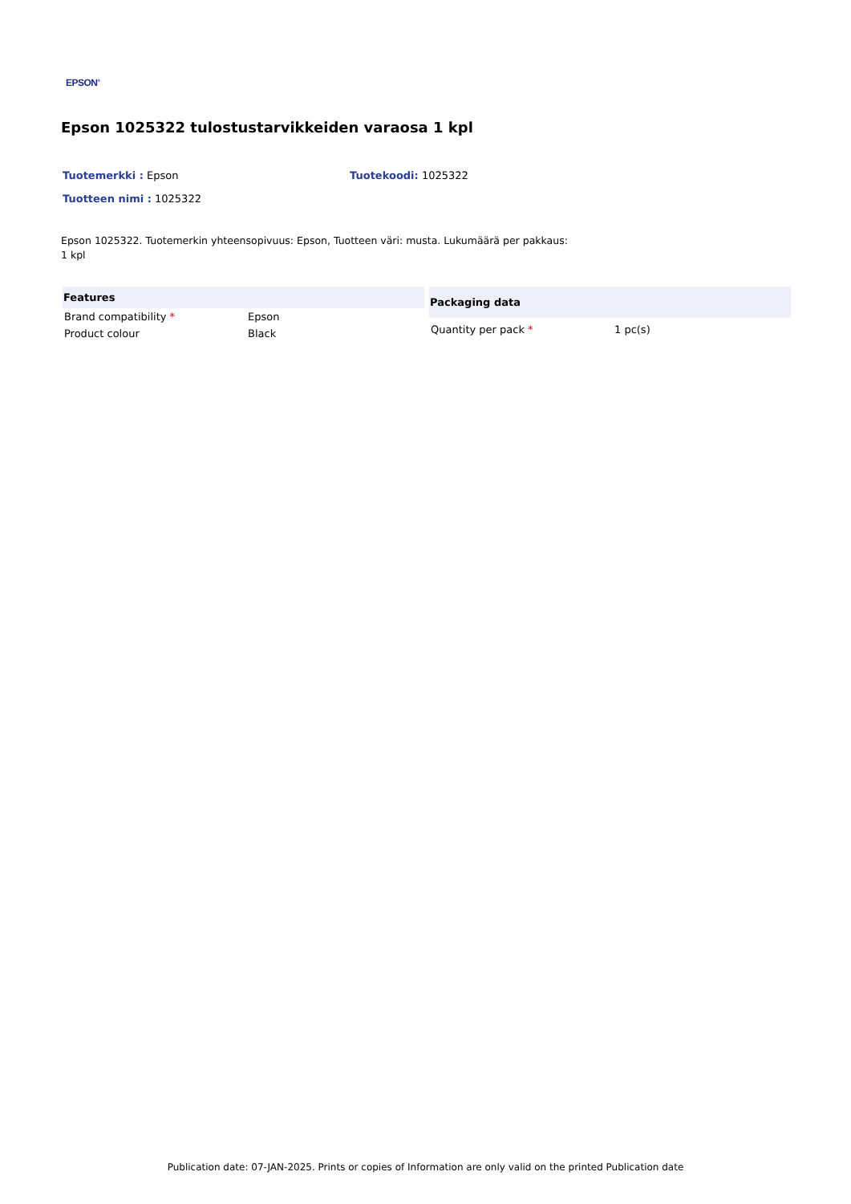EPSON<sup>®</sup>
Epson 1025322 tulostustarvikkeiden varaosa 1 kpl
Tuotemerkki : Epson Tuotekoodi: 1025322
Tuotteen nimi : 1025322
Epson 1025322. Tuotemerkin yhteensopivuus: Epson, Tuotteen väri: musta. Lukumäärä per pakkaus: 1 kpl
| Features | |
| --- | --- |
| Brand compatibility * | Epson |
| Product colour | Black |
| Packaging data | |
| --- | --- |
| Quantity per pack * | 1 pc(s) |
Publication date: 07-JAN-2025. Prints or copies of Information are only valid on the printed Publication date